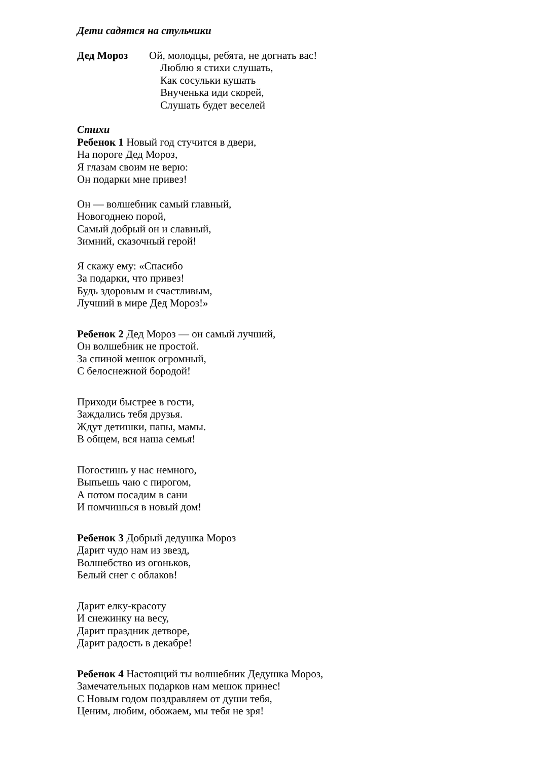Дети садятся на стульчики
Дед Мороз Ой, молодцы, ребята, не догнать вас!
Люблю я стихи слушать,
Как сосульки кушать
Внученька иди скорей,
Слушать будет веселей
Стихи
Ребенок 1 Новый год стучится в двери,
На пороге Дед Мороз,
Я глазам своим не верю:
Он подарки мне привез!
Он — волшебник самый главный,
Новогоднею порой,
Самый добрый он и славный,
Зимний, сказочный герой!
Я скажу ему: «Спасибо
За подарки, что привез!
Будь здоровым и счастливым,
Лучший в мире Дед Мороз!»
Ребенок 2 Дед Мороз — он самый лучший,
Он волшебник не простой.
За спиной мешок огромный,
С белоснежной бородой!
Приходи быстрее в гости,
Заждались тебя друзья.
Ждут детишки, папы, мамы.
В общем, вся наша семья!
Погостишь у нас немного,
Выпьешь чаю с пирогом,
А потом посадим в сани
И помчишься в новый дом!
Ребенок 3 Добрый дедушка Мороз
Дарит чудо нам из звезд,
Волшебство из огоньков,
Белый снег с облаков!
Дарит елку-красоту
И снежинку на весу,
Дарит праздник детворе,
Дарит радость в декабре!
Ребенок 4 Настоящий ты волшебник Дедушка Мороз,
Замечательных подарков нам мешок принес!
С Новым годом поздравляем от души тебя,
Ценим, любим, обожаем, мы тебя не зря!